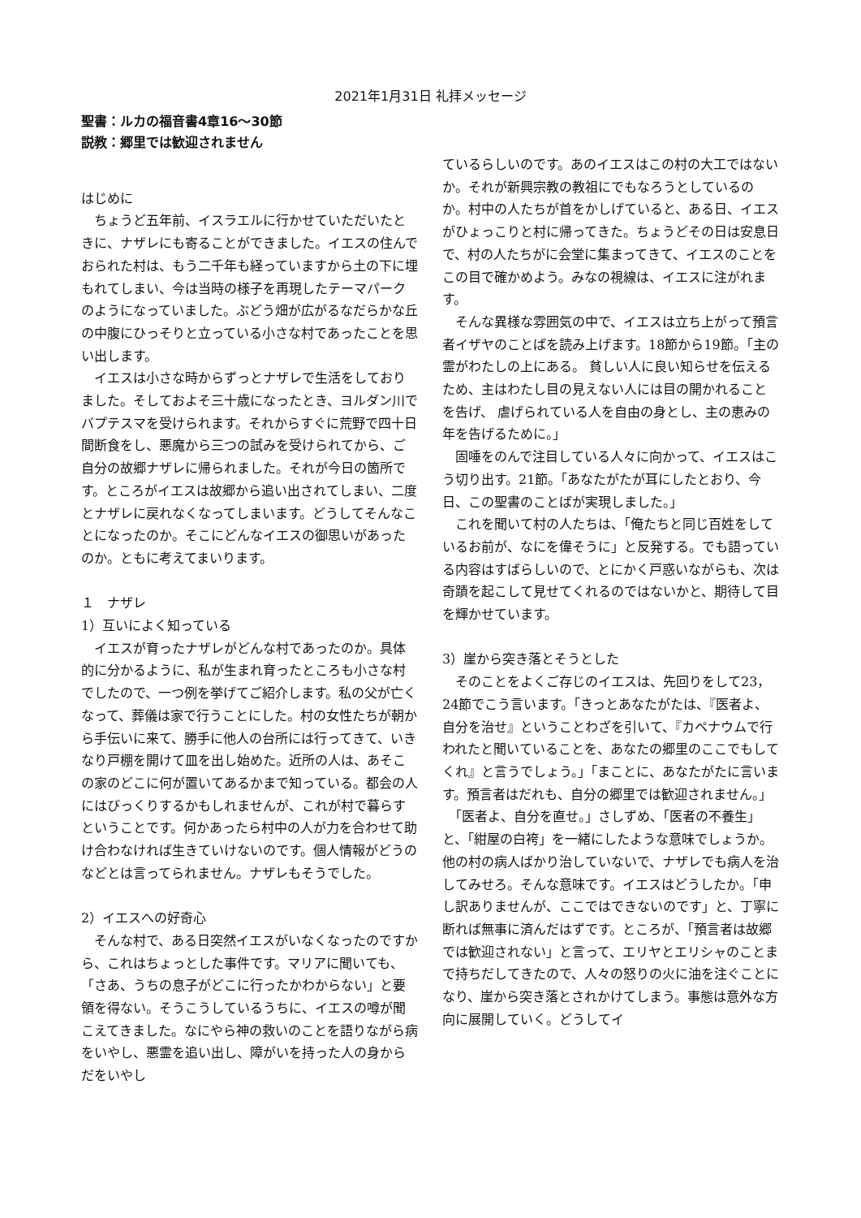2021年1月31日 礼拝メッセージ
聖書：ルカの福音書4章16～30節
説教：郷里では歓迎されません
はじめに
　ちょうど五年前、イスラエルに行かせていただいたときに、ナザレにも寄ることができました。イエスの住んでおられた村は、もう二千年も経っていますから土の下に埋もれてしまい、今は当時の様子を再現したテーマパークのようになっていました。ぶどう畑が広がるなだらかな丘の中腹にひっそりと立っている小さな村であったことを思い出します。
　イエスは小さな時からずっとナザレで生活をしておりました。そしておよそ三十歳になったとき、ヨルダン川でバプテスマを受けられます。それからすぐに荒野で四十日間断食をし、悪魔から三つの試みを受けられてから、ご自分の故郷ナザレに帰られました。それが今日の箇所です。ところがイエスは故郷から追い出されてしまい、二度とナザレに戻れなくなってしまいます。どうしてそんなことになったのか。そこにどんなイエスの御思いがあったのか。ともに考えてまいります。
１　ナザレ
1）互いによく知っている
　イエスが育ったナザレがどんな村であったのか。具体的に分かるように、私が生まれ育ったところも小さな村でしたので、一つ例を挙げてご紹介します。私の父が亡くなって、葬儀は家で行うことにした。村の女性たちが朝から手伝いに来て、勝手に他人の台所には行ってきて、いきなり戸棚を開けて皿を出し始めた。近所の人は、あそこの家のどこに何が置いてあるかまで知っている。都会の人にはびっくりするかもしれませんが、これが村で暮らすということです。何かあったら村中の人が力を合わせて助け合わなければ生きていけないのです。個人情報がどうのなどとは言ってられません。ナザレもそうでした。
2）イエスへの好奇心
　そんな村で、ある日突然イエスがいなくなったのですから、これはちょっとした事件です。マリアに聞いても、「さあ、うちの息子がどこに行ったかわからない」と要領を得ない。そうこうしているうちに、イエスの噂が聞こえてきました。なにやら神の救いのことを語りながら病をいやし、悪霊を追い出し、障がいを持った人の身からだをいやし
ているらしいのです。あのイエスはこの村の大工ではないか。それが新興宗教の教祖にでもなろうとしているのか。村中の人たちが首をかしげていると、ある日、イエスがひょっこりと村に帰ってきた。ちょうどその日は安息日で、村の人たちがに会堂に集まってきて、イエスのことをこの目で確かめよう。みなの視線は、イエスに注がれます。
　そんな異様な雰囲気の中で、イエスは立ち上がって預言者イザヤのことばを読み上げます。18節から19節。「主の霊がわたしの上にある。 貧しい人に良い知らせを伝えるため、主はわたし目の見えない人には目の開かれることを告げ、 虐げられている人を自由の身とし、主の恵みの年を告げるために。」
　固唾をのんで注目している人々に向かって、イエスはこう切り出す。21節。「あなたがたが耳にしたとおり、今日、この聖書のことばが実現しました。」
　これを聞いて村の人たちは、「俺たちと同じ百姓をしているお前が、なにを偉そうに」と反発する。でも語っている内容はすばらしいので、とにかく戸惑いながらも、次は奇蹟を起こして見せてくれるのではないかと、期待して目を輝かせています。
3）崖から突き落とそうとした
　そのことをよくご存じのイエスは、先回りをして23，24節でこう言います。「きっとあなたがたは、『医者よ、自分を治せ』ということわざを引いて、『カペナウムで行われたと聞いていることを、あなたの郷里のここでもしてくれ』と言うでしょう。」「まことに、あなたがたに言います。預言者はだれも、自分の郷里では歓迎されません。」
　「医者よ、自分を直せ。」さしずめ、「医者の不養生」と、「紺屋の白袴」を一緒にしたような意味でしょうか。他の村の病人ばかり治していないで、ナザレでも病人を治してみせろ。そんな意味です。イエスはどうしたか。「申し訳ありませんが、ここではできないのです」と、丁寧に断れば無事に済んだはずです。ところが、「預言者は故郷では歓迎されない」と言って、エリヤとエリシャのことまで持ちだしてきたので、人々の怒りの火に油を注ぐことになり、崖から突き落とされかけてしまう。事態は意外な方向に展開していく。どうしてイ